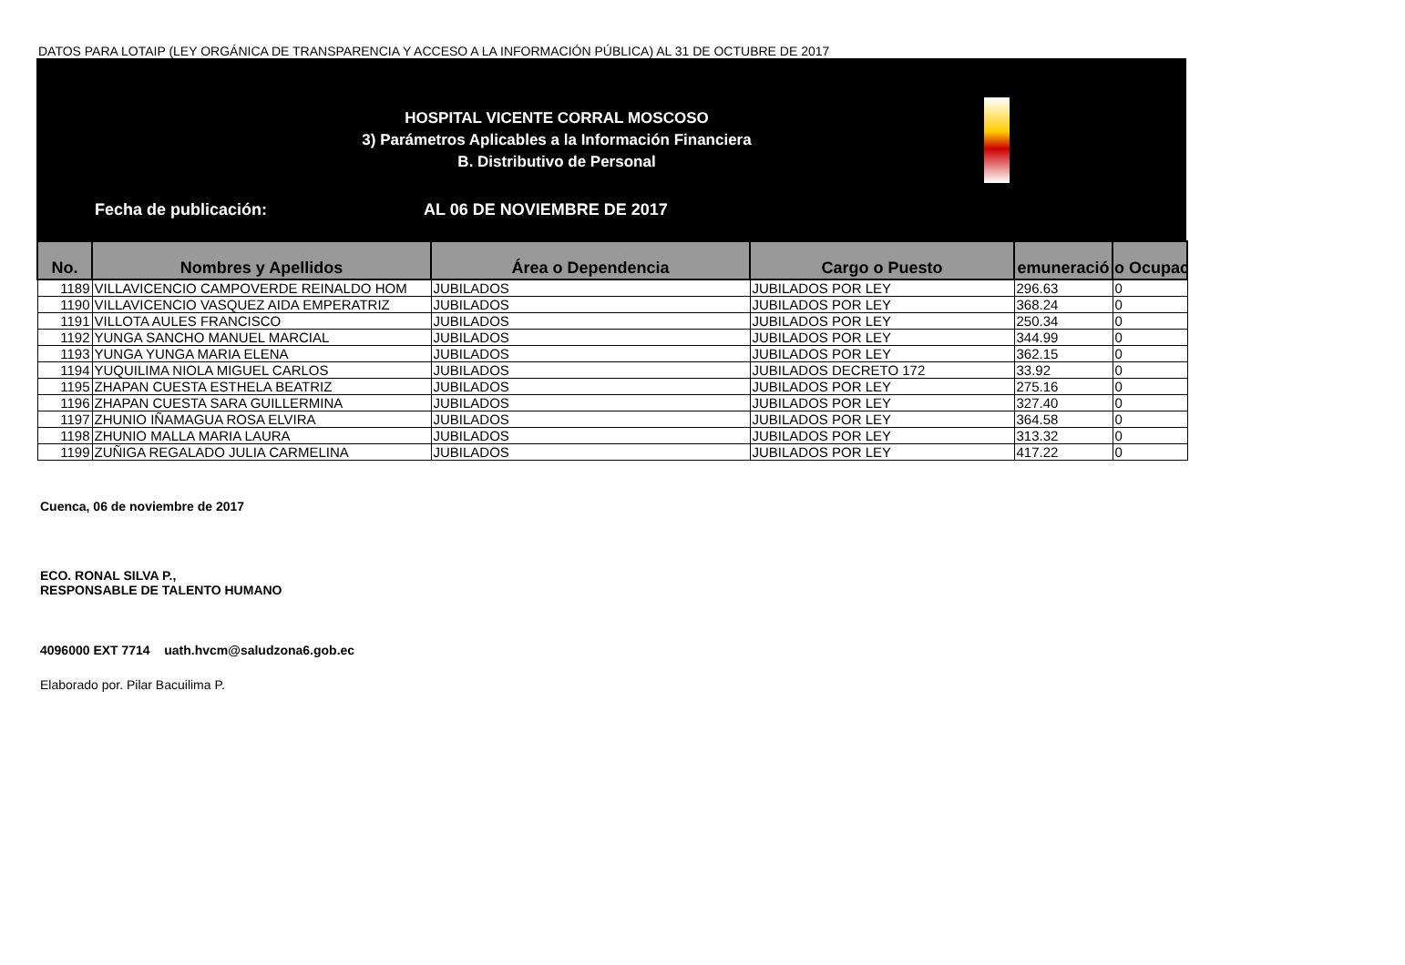DATOS PARA LOTAIP (LEY ORGÁNICA DE TRANSPARENCIA Y ACCESO A LA INFORMACIÓN PÚBLICA) AL 31 DE OCTUBRE DE 2017
HOSPITAL VICENTE CORRAL MOSCOSO
3) Parámetros Aplicables a la Información Financiera
B. Distributivo de Personal
Fecha de publicación: AL 06 DE NOVIEMBRE DE 2017
| No. | Nombres y Apellidos | Área o Dependencia | Cargo o Puesto | emuneració | o Ocupac |
| --- | --- | --- | --- | --- | --- |
| 1189 | VILLAVICENCIO CAMPOVERDE REINALDO HOM | JUBILADOS | JUBILADOS POR LEY | 296.63 | 0 |
| 1190 | VILLAVICENCIO VASQUEZ AIDA EMPERATRIZ | JUBILADOS | JUBILADOS POR LEY | 368.24 | 0 |
| 1191 | VILLOTA AULES FRANCISCO | JUBILADOS | JUBILADOS POR LEY | 250.34 | 0 |
| 1192 | YUNGA SANCHO MANUEL MARCIAL | JUBILADOS | JUBILADOS POR LEY | 344.99 | 0 |
| 1193 | YUNGA YUNGA MARIA ELENA | JUBILADOS | JUBILADOS POR LEY | 362.15 | 0 |
| 1194 | YUQUILIMA NIOLA MIGUEL CARLOS | JUBILADOS | JUBILADOS DECRETO 172 | 33.92 | 0 |
| 1195 | ZHAPAN CUESTA ESTHELA BEATRIZ | JUBILADOS | JUBILADOS POR LEY | 275.16 | 0 |
| 1196 | ZHAPAN CUESTA SARA GUILLERMINA | JUBILADOS | JUBILADOS POR LEY | 327.40 | 0 |
| 1197 | ZHUNIO IÑAMAGUA ROSA ELVIRA | JUBILADOS | JUBILADOS POR LEY | 364.58 | 0 |
| 1198 | ZHUNIO MALLA MARIA LAURA | JUBILADOS | JUBILADOS POR LEY | 313.32 | 0 |
| 1199 | ZUÑIGA REGALADO JULIA CARMELINA | JUBILADOS | JUBILADOS POR LEY | 417.22 | 0 |
Cuenca, 06 de noviembre de 2017
ECO. RONAL SILVA P.,
RESPONSABLE DE TALENTO HUMANO
4096000 EXT 7714 uath.hvcm@saludzona6.gob.ec
Elaborado por. Pilar Bacuilima P.